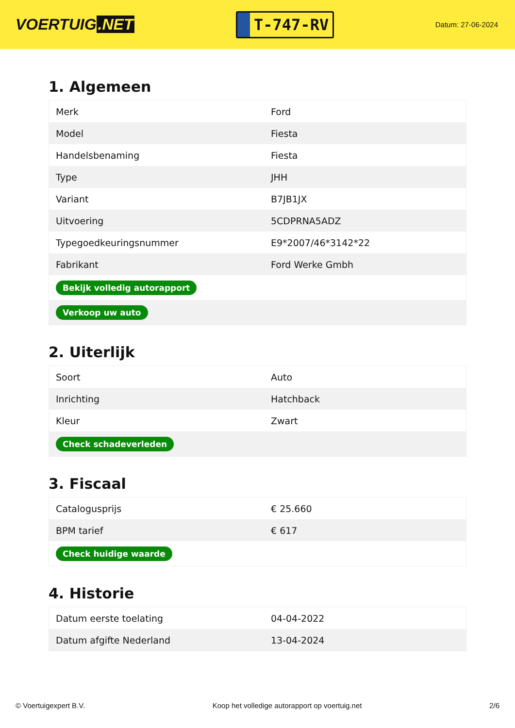VOERTUIG.NET
T-747-RV
Datum: 27-06-2024
1. Algemeen
| Merk | Ford |
| Model | Fiesta |
| Handelsbenaming | Fiesta |
| Type | JHH |
| Variant | B7JB1JX |
| Uitvoering | 5CDPRNA5ADZ |
| Typegoedkeuringsnummer | E9*2007/46*3142*22 |
| Fabrikant | Ford Werke Gmbh |
| Bekijk volledig autorapport | |
| Verkoop uw auto | |
2. Uiterlijk
| Soort | Auto |
| Inrichting | Hatchback |
| Kleur | Zwart |
| Check schadeverleden | |
3. Fiscaal
| Catalogusprijs | € 25.660 |
| BPM tarief | € 617 |
| Check huidige waarde | |
4. Historie
| Datum eerste toelating | 04-04-2022 |
| Datum afgifte Nederland | 13-04-2024 |
© Voertuigexpert B.V. Koop het volledige autorapport op voertuig.net 2/6